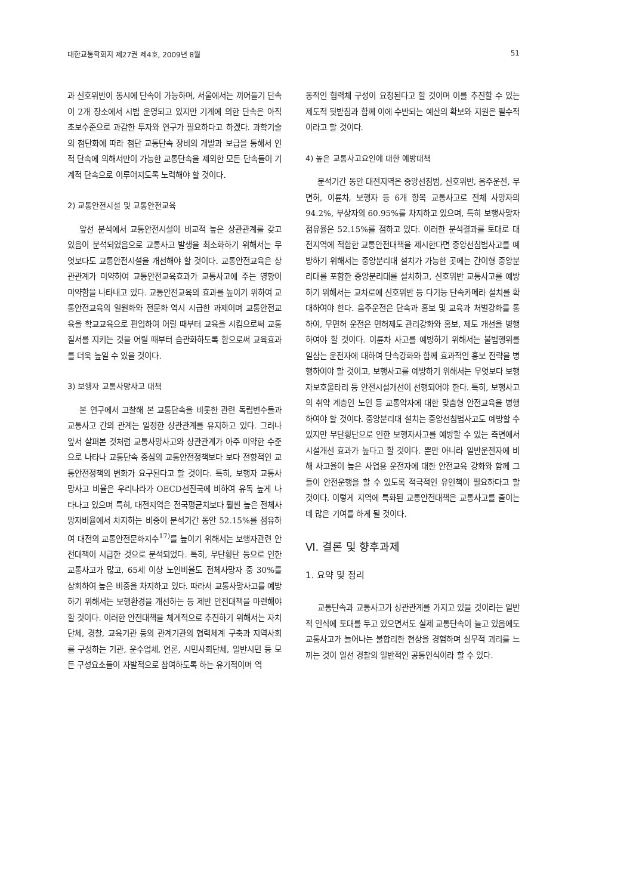대한교통학회지 제27권 제4호, 2009년 8월 51
과 신호위반이 동시에 단속이 가능하며, 서울에서는 끼어들기 단속이 2개 장소에서 시범 운영되고 있지만 기계에 의한 단속은 아직 초보수준으로 과감한 투자와 연구가 필요하다고 하겠다. 과학기술의 첨단화에 따라 첨단 교통단속 장비의 개발과 보급을 통해서 인적 단속에 의해서만이 가능한 교통단속을 제외한 모든 단속들이 기계적 단속으로 이루어지도록 노력해야 할 것이다.
2) 교통안전시설 및 교통안전교육
앞선 분석에서 교통안전시설이 비교적 높은 상관관계를 갖고 있음이 분석되었음으로 교통사고 발생을 최소화하기 위해서는 무엇보다도 교통안전시설을 개선해야 할 것이다. 교통안전교육은 상관관계가 미약하여 교통안전교육효과가 교통사고에 주는 영향이 미약함을 나타내고 있다. 교통안전교육의 효과를 높이기 위하여 교통안전교육의 일원화와 전문화 역시 시급한 과제이며 교통안전교육을 학교교육으로 편입하여 어릴 때부터 교육을 시킴으로써 교통질서를 지키는 것을 어릴 때부터 습관화하도록 함으로써 교육효과를 더욱 높일 수 있을 것이다.
3) 보행자 교통사망사고 대책
본 연구에서 고찰해 본 교통단속을 비롯한 관련 독립변수들과 교통사고 간의 관계는 일정한 상관관계를 유지하고 있다. 그러나 앞서 살펴본 것처럼 교통사망사고와 상관관계가 아주 미약한 수준으로 나타나 교통단속 중심의 교통안전정책보다 보다 전향적인 교통안전정책의 변화가 요구된다고 할 것이다. 특히, 보행자 교통사망사고 비율은 우리나라가 OECD선진국에 비하여 유독 높게 나타나고 있으며 특히, 대전지역은 전국평균치보다 훨씬 높은 전체사망자비율에서 차지하는 비중이 분석기간 동안 52.15%를 점유하여 대전의 교통안전문화지수<sup>17)</sup>를 높이기 위해서는 보행자관련 안전대책이 시급한 것으로 분석되었다. 특히, 무단횡단 등으로 인한 교통사고가 많고, 65세 이상 노인비율도 전체사망자 중 30%를 상회하여 높은 비중을 차지하고 있다. 따라서 교통사망사고를 예방하기 위해서는 보행환경을 개선하는 등 제반 안전대책을 마련해야 할 것이다. 이러한 안전대책을 체계적으로 추진하기 위해서는 자치단체, 경찰, 교육기관 등의 관계기관의 협력체계 구축과 지역사회를 구성하는 기관, 운수업체, 언론, 시민사회단체, 일반시민 등 모든 구성요소들이 자발적으로 참여하도록 하는 유기적이며 역
동적인 협력체 구성이 요청된다고 할 것이며 이를 추진할 수 있는 제도적 뒷받침과 함께 이에 수반되는 예산의 확보와 지원은 필수적이라고 할 것이다.
4) 높은 교통사고요인에 대한 예방대책
분석기간 동안 대전지역은 중앙선침범, 신호위반, 음주운전, 무면허, 이륜차, 보행자 등 6개 항목 교통사고로 전체 사망자의 94.2%, 부상자의 60.95%를 차지하고 있으며, 특히 보행사망자 점유율은 52.15%를 점하고 있다. 이러한 분석결과를 토대로 대전지역에 적합한 교통안전대책을 제시한다면 중앙선침범사고를 예방하기 위해서는 중앙분리대 설치가 가능한 곳에는 간이형 중앙분리대를 포함한 중앙분리대를 설치하고, 신호위반 교통사고를 예방하기 위해서는 교차로에 신호위반 등 다기능 단속카메라 설치를 확대하여야 한다. 음주운전은 단속과 홍보 및 교육과 처벌강화를 통하여, 무면허 운전은 면허제도 관리강화와 홍보, 제도 개선을 병행하여야 할 것이다. 이륜차 사고를 예방하기 위해서는 불법행위를 일삼는 운전자에 대하여 단속강화와 함께 효과적인 홍보 전략을 병행하여야 할 것이고, 보행사고를 예방하기 위해서는 무엇보다 보행자보호울타리 등 안전시설개선이 선행되어야 한다. 특히, 보행사고의 취약 계층인 노인 등 교통약자에 대한 맞춤형 안전교육을 병행하여야 할 것이다. 중앙분리대 설치는 중앙선침범사고도 예방할 수 있지만 무단횡단으로 인한 보행자사고를 예방할 수 있는 측면에서 시설개선 효과가 높다고 할 것이다. 뿐만 아니라 일반운전자에 비해 사고율이 높은 사업용 운전자에 대한 안전교육 강화와 함께 그들이 안전운행을 할 수 있도록 적극적인 유인책이 필요하다고 할 것이다. 이렇게 지역에 특화된 교통안전대책은 교통사고를 줄이는데 많은 기여를 하게 될 것이다.
Ⅵ. 결론 및 향후과제
1. 요약 및 정리
교통단속과 교통사고가 상관관계를 가지고 있을 것이라는 일반적 인식에 토대를 두고 있으면서도 실제 교통단속이 늘고 있음에도 교통사고가 늘어나는 불합리한 현상을 경험하며 실무적 괴리를 느끼는 것이 일선 경찰의 일반적인 공통인식이라 할 수 있다.